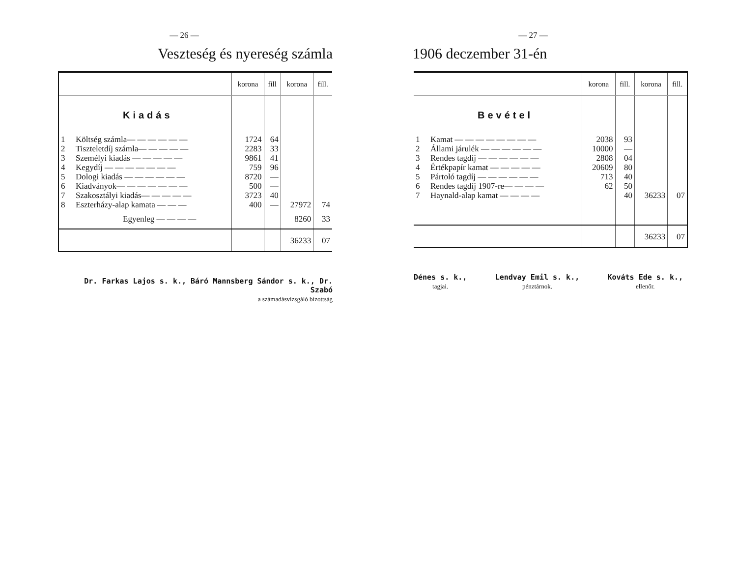— 26 —
Veszteség és nyereség számla
| | | korona | fill | korona | fill. |
| | Kiadás | | | | |
| 1 | Költség számla— — — — — — | 1724 | 64 | | |
| 2 | Tiszteletdíj számla— — — — — | 2283 | 33 | | |
| 3 | Személyi kiadás — — — — — | 9861 | 41 | | |
| 4 | Kegydíj — — — — — — — | 759 | 96 | | |
| 5 | Dologi kiadás — — — — — — | 8720 | — | | |
| 6 | Kiadványok— — — — — — — | 500 | — | | |
| 7 | Szakosztályi kiadás— — — — — | 3723 | 40 | | |
| 8 | Eszterházy-alap kamata — — — | 400 | — | 27972 | 74 |
| | Egyenleg — — — — | | | 8260 | 33 |
| | | | | 36233 | 07 |
Dr. Farkas Lajos s. k., Báró Mannsberg Sándor s. k., Dr. Szabó
a számadásvizsgáló bizottság
— 27 —
1906 deczember 31-én
| | | korona | fill. | korona | fill. |
| | Bevétel | | | | |
| 1 | Kamat — — — — — — — — | 2038 | 93 | | |
| 2 | Állami járulék — — — — — — | 10000 | — | | |
| 3 | Rendes tagdíj — — — — — — | 2808 | 04 | | |
| 4 | Értékpapír kamat — — — — — | 20609 | 80 | | |
| 5 | Pártoló tagdíj — — — — — — | 713 | 40 | | |
| 6 | Rendes tagdíj 1907-re— — — — | 62 | 50 | | |
| 7 | Haynald-alap kamat — — — — | | 40 | 36233 | 07 |
| | | | | 36233 | 07 |
Dénes s. k.,
tagjai.
Lendvay Emil s. k.,
pénztárnok.
Kováts Ede s. k.,
ellenőr.